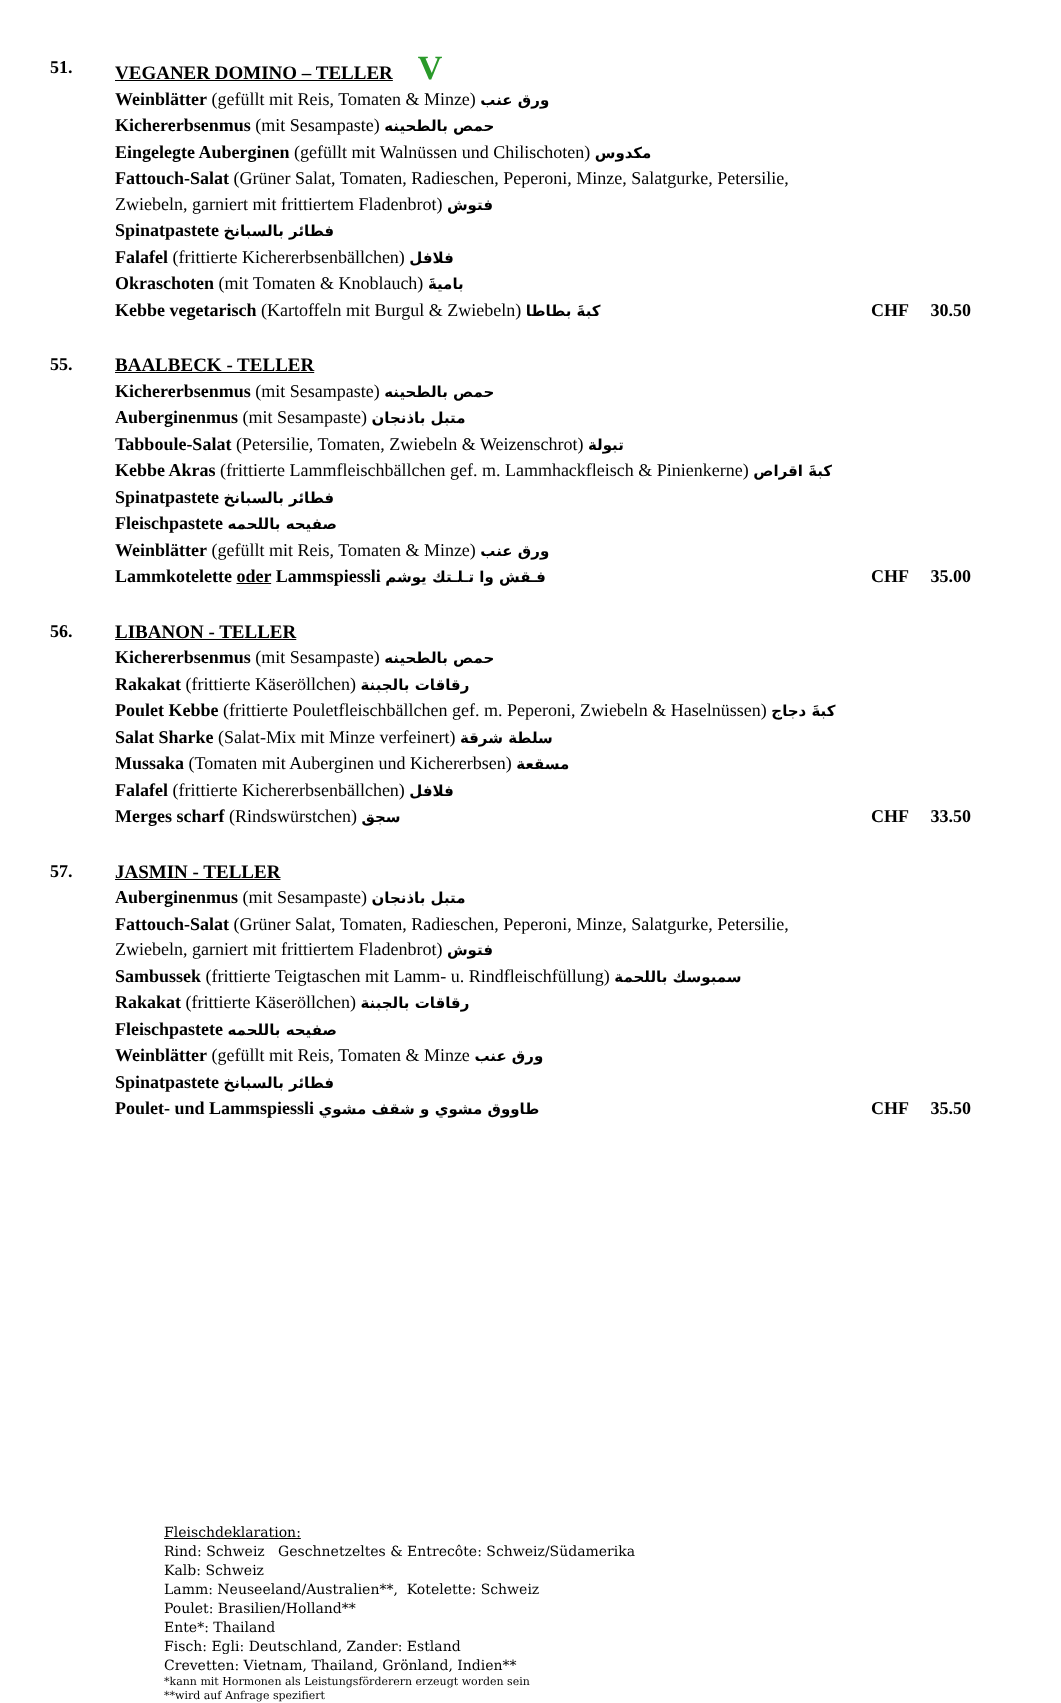51. VEGANER DOMINO – TELLER V
Weinblätter (gefüllt mit Reis, Tomaten & Minze) ورق عنب
Kichererbsenmus (mit Sesampaste) حمص بالطحينه
Eingelegte Auberginen (gefüllt mit Walnüssen und Chilischoten) مكدوس
Fattouch-Salat (Grüner Salat, Tomaten, Radieschen, Peperoni, Minze, Salatgurke, Petersilie,
Zwiebeln, garniert mit frittiertem Fladenbrot) فتوش
Spinatpastete فطائر بالسبانخ
Falafel (frittierte Kichererbsenbällchen) فلافل
Okraschoten (mit Tomaten & Knoblauch) باميةَ
Kebbe vegetarisch (Kartoffeln mit Burgul & Zwiebeln) كبةَ بطاطا
CHF 30.50
55. BAALBECK - TELLER
Kichererbsenmus (mit Sesampaste) حمص بالطحينه
Auberginenmus (mit Sesampaste) متبل باذنجان
Tabboule-Salat (Petersilie, Tomaten, Zwiebeln & Weizenschrot) تبولة
Kebbe Akras (frittierte Lammfleischbällchen gef. m. Lammhackfleisch & Pinienkerne) كبةَ اقراص
Spinatpastete فطائر بالسبانخ
Fleischpastete صفيحه باللحمه
Weinblätter (gefüllt mit Reis, Tomaten & Minze) ورق عنب
Lammkotelette oder Lammspiessli فـقش وا تـلـتك يوشم
CHF 35.00
56. LIBANON - TELLER
Kichererbsenmus (mit Sesampaste) حمص بالطحينه
Rakakat (frittierte Käseröllchen) رقاقات بالجبنة
Poulet Kebbe (frittierte Pouletfleischbällchen gef. m. Peperoni, Zwiebeln & Haselnüssen) كبةَ دجاج
Salat Sharke (Salat-Mix mit Minze verfeinert) سلطة شرقة
Mussaka (Tomaten mit Auberginen und Kichererbsen) مسقعة
Falafel (frittierte Kichererbsenbällchen) فلافل
Merges scharf (Rindswürstchen) سجق
CHF 33.50
57. JASMIN - TELLER
Auberginenmus (mit Sesampaste) متبل باذنجان
Fattouch-Salat (Grüner Salat, Tomaten, Radieschen, Peperoni, Minze, Salatgurke, Petersilie,
Zwiebeln, garniert mit frittiertem Fladenbrot) فتوش
Sambussek (frittierte Teigtaschen mit Lamm- u. Rindfleischfüllung) سمبوسك باللحمة
Rakakat (frittierte Käseröllchen) رقاقات بالجبنة
Fleischpastete صفيحه باللحمه
Weinblätter (gefüllt mit Reis, Tomaten & Minze ورق عنب
Spinatpastete فطائر بالسبانخ
Poulet- und Lammspiessli طاووق مشوي و شقف مشوي
CHF 35.50
Fleischdeklaration:
Rind: Schweiz Geschnetzeltes & Entrecôte: Schweiz/Südamerika
Kalb: Schweiz
Lamm: Neuseeland/Australien**, Kotelette: Schweiz
Poulet: Brasilien/Holland**
Ente*: Thailand
Fisch: Egli: Deutschland, Zander: Estland
Crevetten: Vietnam, Thailand, Grönland, Indien**
*kann mit Hormonen als Leistungsförderern erzeugt worden sein
**wird auf Anfrage spezifiert